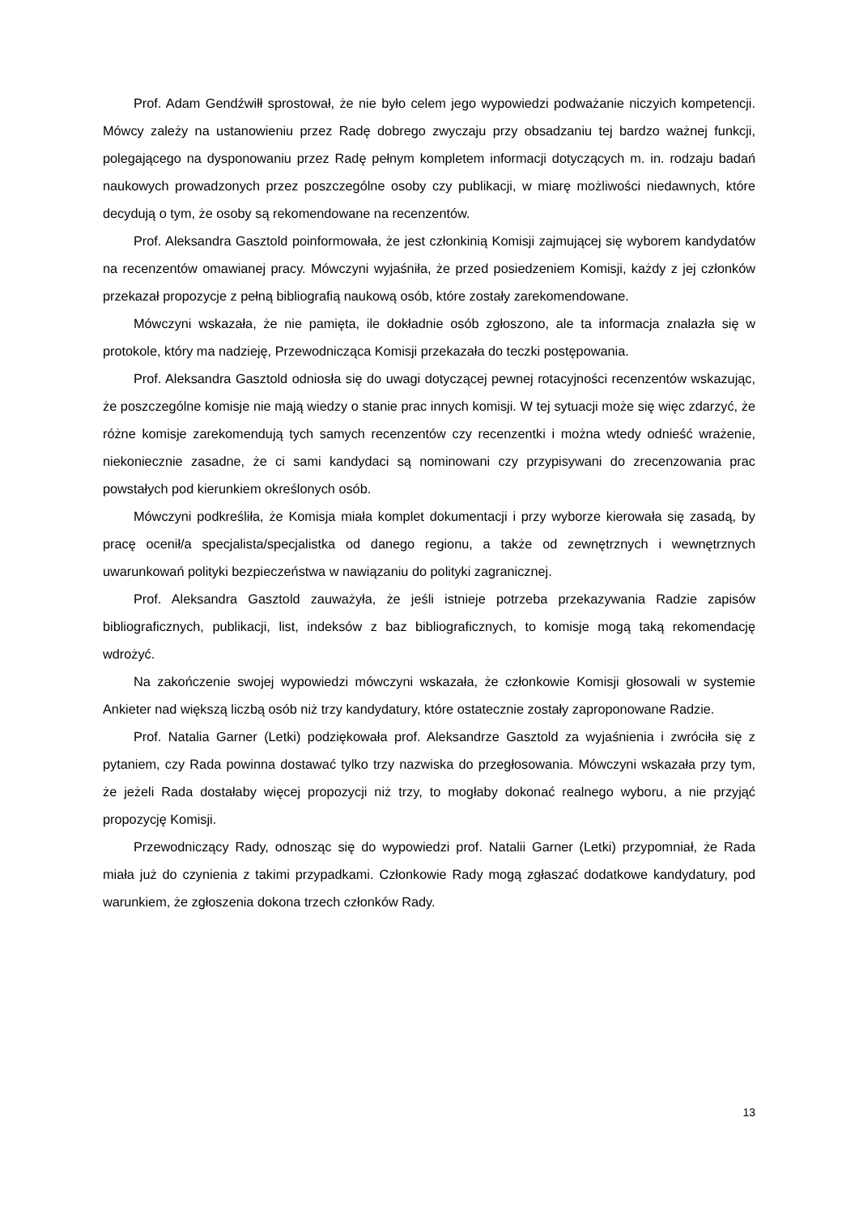Prof. Adam Gendźwiłł sprostował, że nie było celem jego wypowiedzi podważanie niczyich kompetencji. Mówcy zależy na ustanowieniu przez Radę dobrego zwyczaju przy obsadzaniu tej bardzo ważnej funkcji, polegającego na dysponowaniu przez Radę pełnym kompletem informacji dotyczących m. in. rodzaju badań naukowych prowadzonych przez poszczególne osoby czy publikacji, w miarę możliwości niedawnych, które decydują o tym, że osoby są rekomendowane na recenzentów.
Prof. Aleksandra Gasztold poinformowała, że jest członkinią Komisji zajmującej się wyborem kandydatów na recenzentów omawianej pracy. Mówczyni wyjaśniła, że przed posiedzeniem Komisji, każdy z jej członków przekazał propozycje z pełną bibliografią naukową osób, które zostały zarekomendowane.
Mówczyni wskazała, że nie pamięta, ile dokładnie osób zgłoszono, ale ta informacja znalazła się w protokole, który ma nadzieję, Przewodnicząca Komisji przekazała do teczki postępowania.
Prof. Aleksandra Gasztold odniosła się do uwagi dotyczącej pewnej rotacyjności recenzentów wskazując, że poszczególne komisje nie mają wiedzy o stanie prac innych komisji. W tej sytuacji może się więc zdarzyć, że różne komisje zarekomendują tych samych recenzentów czy recenzentki i można wtedy odnieść wrażenie, niekoniecznie zasadne, że ci sami kandydaci są nominowani czy przypisywani do zrecenzowania prac powstałych pod kierunkiem określonych osób.
Mówczyni podkreśliła, że Komisja miała komplet dokumentacji i przy wyborze kierowała się zasadą, by pracę ocenił/a specjalista/specjalistka od danego regionu, a także od zewnętrznych i wewnętrznych uwarunkowań polityki bezpieczeństwa w nawiązaniu do polityki zagranicznej.
Prof. Aleksandra Gasztold zauważyła, że jeśli istnieje potrzeba przekazywania Radzie zapisów bibliograficznych, publikacji, list, indeksów z baz bibliograficznych, to komisje mogą taką rekomendację wdrożyć.
Na zakończenie swojej wypowiedzi mówczyni wskazała, że członkowie Komisji głosowali w systemie Ankieter nad większą liczbą osób niż trzy kandydatury, które ostatecznie zostały zaproponowane Radzie.
Prof. Natalia Garner (Letki) podziękowała prof. Aleksandrze Gasztold za wyjaśnienia i zwróciła się z pytaniem, czy Rada powinna dostawać tylko trzy nazwiska do przegłosowania. Mówczyni wskazała przy tym, że jeżeli Rada dostałaby więcej propozycji niż trzy, to mogłaby dokonać realnego wyboru, a nie przyjąć propozycję Komisji.
Przewodniczący Rady, odnosząc się do wypowiedzi prof. Natalii Garner (Letki) przypomniał, że Rada miała już do czynienia z takimi przypadkami. Członkowie Rady mogą zgłaszać dodatkowe kandydatury, pod warunkiem, że zgłoszenia dokona trzech członków Rady.
13